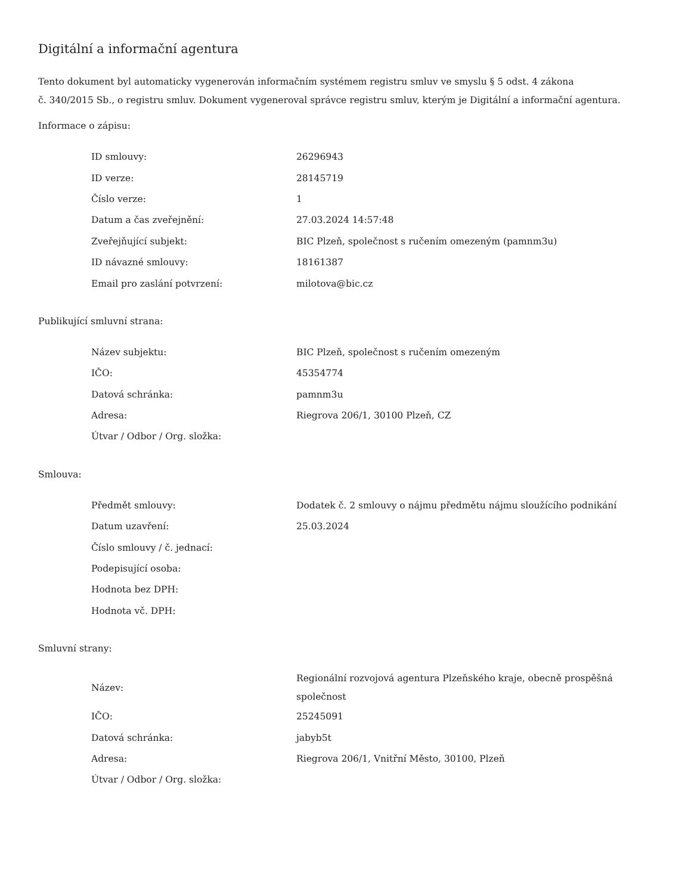Digitální a informační agentura
Tento dokument byl automaticky vygenerován informačním systémem registru smluv ve smyslu § 5 odst. 4 zákona
č. 340/2015 Sb., o registru smluv. Dokument vygeneroval správce registru smluv, kterým je Digitální a informační agentura.
Informace o zápisu:
| ID smlouvy: | 26296943 |
| ID verze: | 28145719 |
| Číslo verze: | 1 |
| Datum a čas zveřejnění: | 27.03.2024 14:57:48 |
| Zveřejňující subjekt: | BIC Plzeň, společnost s ručením omezeným (pamnm3u) |
| ID návazné smlouvy: | 18161387 |
| Email pro zaslání potvrzení: | milotova@bic.cz |
Publikující smluvní strana:
| Název subjektu: | BIC Plzeň, společnost s ručením omezeným |
| IČO: | 45354774 |
| Datová schránka: | pamnm3u |
| Adresa: | Riegrova 206/1, 30100 Plzeň, CZ |
| Útvar / Odbor / Org. složka: | |
Smlouva:
| Předmět smlouvy: | Dodatek č. 2 smlouvy o nájmu předmětu nájmu sloužícího podnikání |
| Datum uzavření: | 25.03.2024 |
| Číslo smlouvy / č. jednací: | |
| Podepisující osoba: | |
| Hodnota bez DPH: | |
| Hodnota vč. DPH: | |
Smluvní strany:
| Název: | Regionální rozvojová agentura Plzeňského kraje, obecně prospěšná společnost |
| IČO: | 25245091 |
| Datová schránka: | jabyb5t |
| Adresa: | Riegrova 206/1, Vnitřní Město, 30100, Plzeň |
| Útvar / Odbor / Org. složka: | |